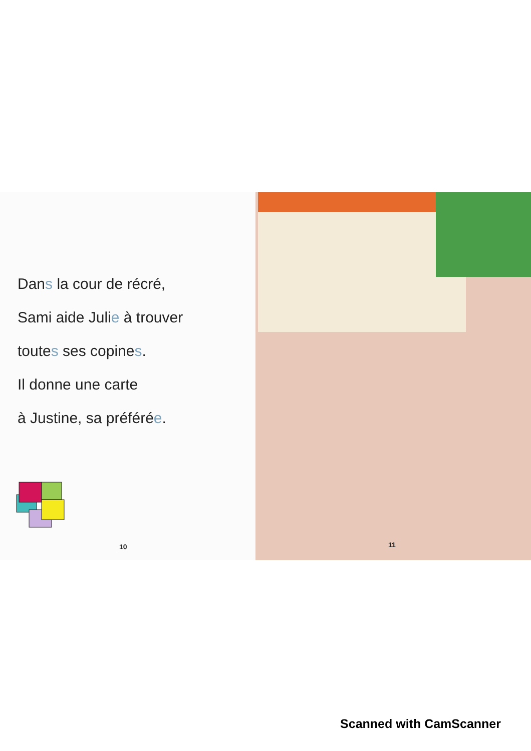Dans la cour de récré,
Sami aide Julie à trouver
toutes ses copines.
Il donne une carte
à Justine, sa préférée.
10
11
Scanned with CamScanner